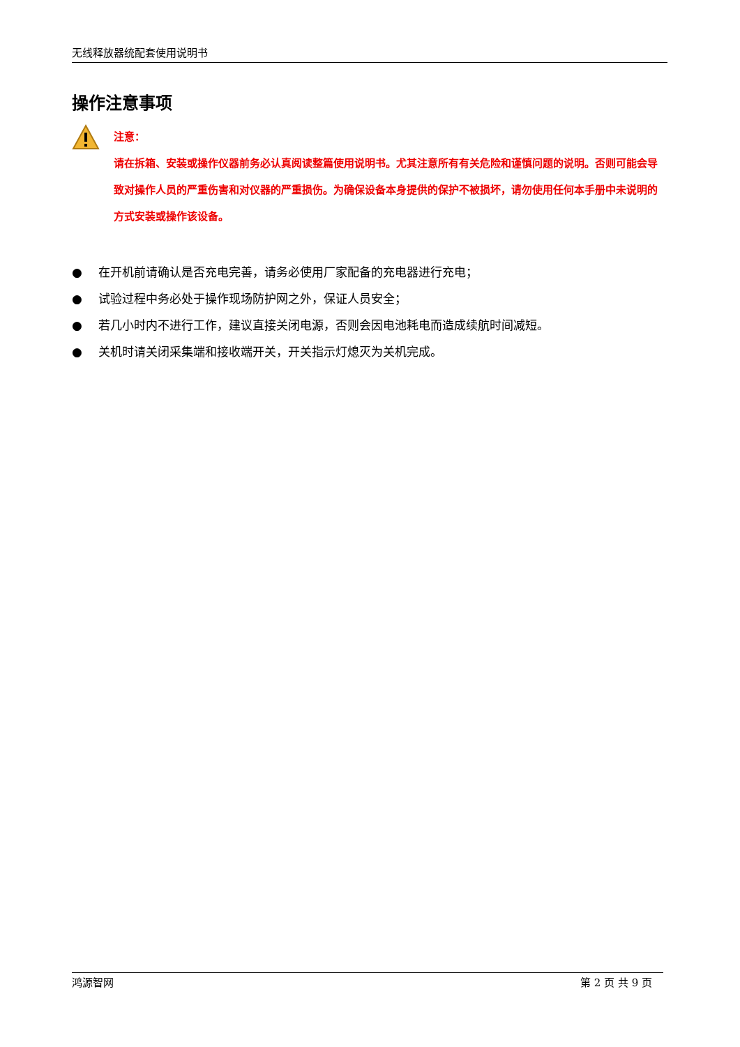无线释放器统配套使用说明书
操作注意事项
注意：
请在拆箱、安装或操作仪器前务必认真阅读整篇使用说明书。尤其注意所有有关危险和谨慎问题的说明。否则可能会导致对操作人员的严重伤害和对仪器的严重损伤。为确保设备本身提供的保护不被损坏，请勿使用任何本手册中未说明的方式安装或操作该设备。
● 在开机前请确认是否充电完善，请务必使用厂家配备的充电器进行充电；
● 试验过程中务必处于操作现场防护网之外，保证人员安全；
● 若几小时内不进行工作，建议直接关闭电源，否则会因电池耗电而造成续航时间减短。
● 关机时请关闭采集端和接收端开关，开关指示灯熄灭为关机完成。
鸿源智网 第 2 页 共 9 页